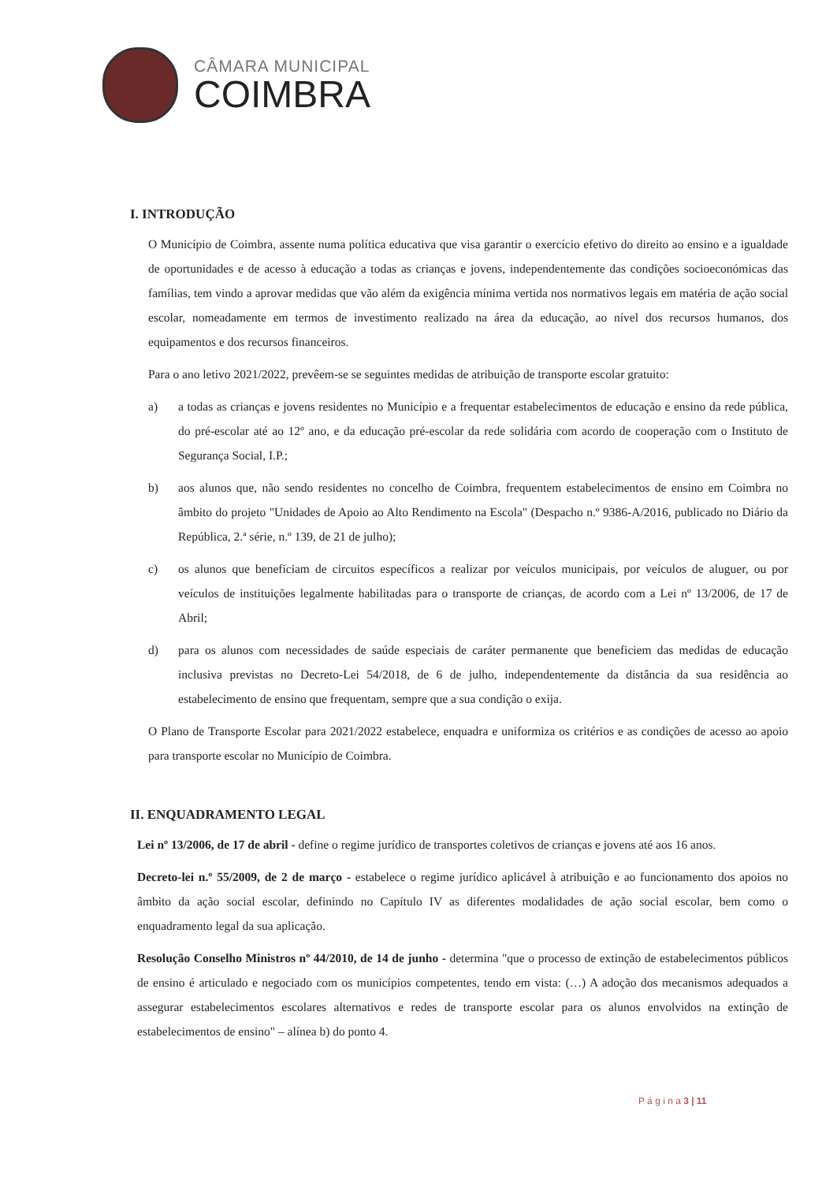CÂMARA MUNICIPAL
COIMBRA
I. INTRODUÇÃO
O Município de Coimbra, assente numa política educativa que visa garantir o exercício efetivo do direito ao ensino e a igualdade de oportunidades e de acesso à educação a todas as crianças e jovens, independentemente das condições socioeconómicas das famílias, tem vindo a aprovar medidas que vão além da exigência mínima vertida nos normativos legais em matéria de ação social escolar, nomeadamente em termos de investimento realizado na área da educação, ao nível dos recursos humanos, dos equipamentos e dos recursos financeiros.
Para o ano letivo 2021/2022, prevêem-se se seguintes medidas de atribuição de transporte escolar gratuito:
a) a todas as crianças e jovens residentes no Município e a frequentar estabelecimentos de educação e ensino da rede pública, do pré-escolar até ao 12º ano, e da educação pré-escolar da rede solidária com acordo de cooperação com o Instituto de Segurança Social, I.P.;
b) aos alunos que, não sendo residentes no concelho de Coimbra, frequentem estabelecimentos de ensino em Coimbra no âmbito do projeto "Unidades de Apoio ao Alto Rendimento na Escola" (Despacho n.º 9386-A/2016, publicado no Diário da República, 2.ª série, n.º 139, de 21 de julho);
c) os alunos que beneficiam de circuitos específicos a realizar por veículos municipais, por veículos de aluguer, ou por veículos de instituições legalmente habilitadas para o transporte de crianças, de acordo com a Lei nº 13/2006, de 17 de Abril;
d) para os alunos com necessidades de saúde especiais de caráter permanente que beneficiem das medidas de educação inclusiva previstas no Decreto-Lei 54/2018, de 6 de julho, independentemente da distância da sua residência ao estabelecimento de ensino que frequentam, sempre que a sua condição o exija.
O Plano de Transporte Escolar para 2021/2022 estabelece, enquadra e uniformiza os critérios e as condições de acesso ao apoio para transporte escolar no Município de Coimbra.
II. ENQUADRAMENTO LEGAL
Lei nº 13/2006, de 17 de abril - define o regime jurídico de transportes coletivos de crianças e jovens até aos 16 anos.
Decreto-lei n.º 55/2009, de 2 de março - estabelece o regime jurídico aplicável à atribuição e ao funcionamento dos apoios no âmbito da ação social escolar, definindo no Capítulo IV as diferentes modalidades de ação social escolar, bem como o enquadramento legal da sua aplicação.
Resolução Conselho Ministros nº 44/2010, de 14 de junho - determina "que o processo de extinção de estabelecimentos públicos de ensino é articulado e negociado com os municípios competentes, tendo em vista: (…) A adoção dos mecanismos adequados a assegurar estabelecimentos escolares alternativos e redes de transporte escolar para os alunos envolvidos na extinção de estabelecimentos de ensino" – alínea b) do ponto 4.
P á g i n a 3 | 11